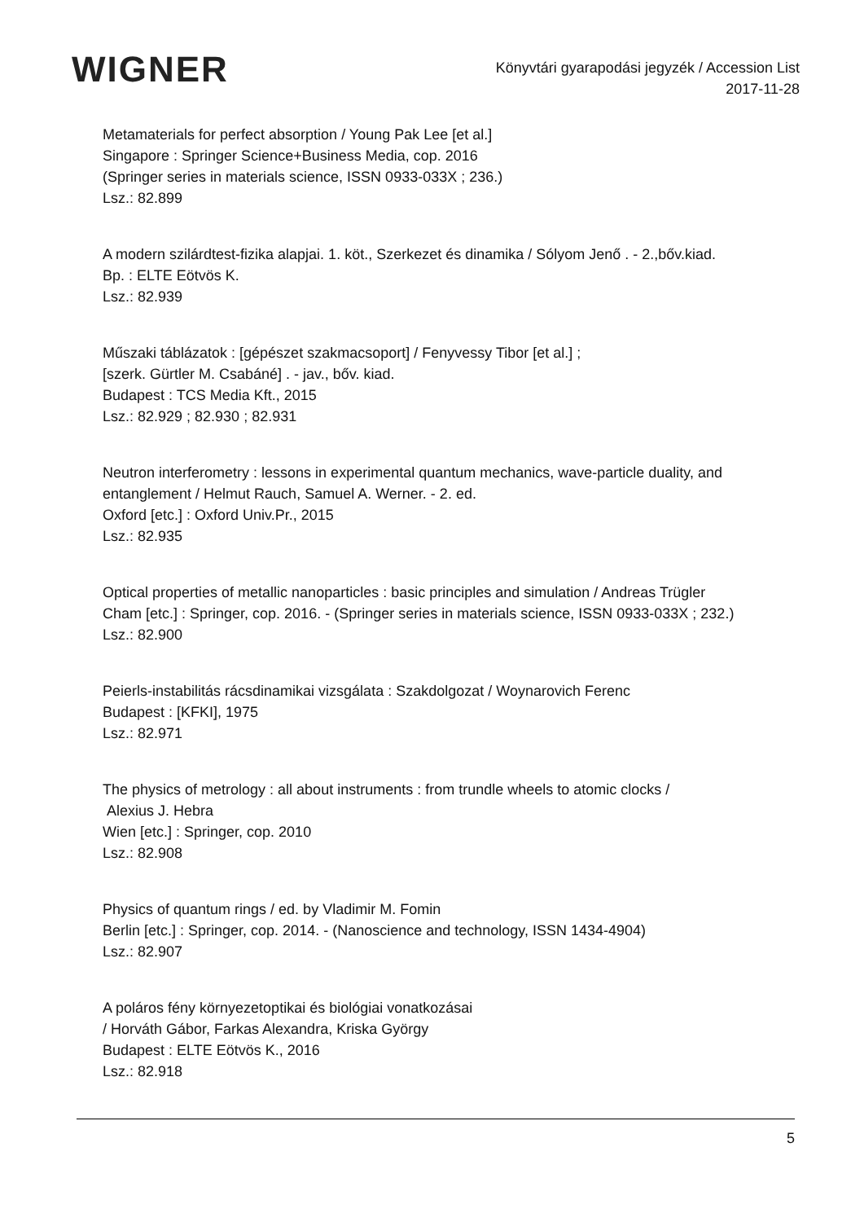WIGNER
Könyvtári gyarapodási jegyzék / Accession List
2017-11-28
Metamaterials for perfect absorption / Young Pak Lee [et al.]
Singapore : Springer Science+Business Media, cop. 2016
(Springer series in materials science, ISSN 0933-033X ; 236.)
Lsz.: 82.899
A modern szilárdtest-fizika alapjai. 1. köt., Szerkezet és dinamika / Sólyom Jenő . - 2.,bőv.kiad.
Bp. : ELTE Eötvös K.
Lsz.: 82.939
Műszaki táblázatok : [gépészet szakmacsoport] / Fenyvessy Tibor [et al.] ;
[szerk. Gürtler M. Csabáné] . - jav., bőv. kiad.
Budapest : TCS Media Kft., 2015
Lsz.: 82.929 ; 82.930 ; 82.931
Neutron interferometry : lessons in experimental quantum mechanics, wave-particle duality, and entanglement / Helmut Rauch, Samuel A. Werner. - 2. ed.
Oxford [etc.] : Oxford Univ.Pr., 2015
Lsz.: 82.935
Optical properties of metallic nanoparticles : basic principles and simulation / Andreas Trügler
Cham [etc.] : Springer, cop. 2016. - (Springer series in materials science, ISSN 0933-033X ; 232.)
Lsz.: 82.900
Peierls-instabilitás rácsdinamikai vizsgálata : Szakdolgozat / Woynarovich Ferenc
Budapest : [KFKI], 1975
Lsz.: 82.971
The physics of metrology : all about instruments : from trundle wheels to atomic clocks /
Alexius J. Hebra
Wien [etc.] : Springer, cop. 2010
Lsz.: 82.908
Physics of quantum rings / ed. by Vladimir M. Fomin
Berlin [etc.] : Springer, cop. 2014. - (Nanoscience and technology, ISSN 1434-4904)
Lsz.: 82.907
A poláros fény környezetoptikai és biológiai vonatkozásai
/ Horváth Gábor, Farkas Alexandra, Kriska György
Budapest : ELTE Eötvös K., 2016
Lsz.: 82.918
5